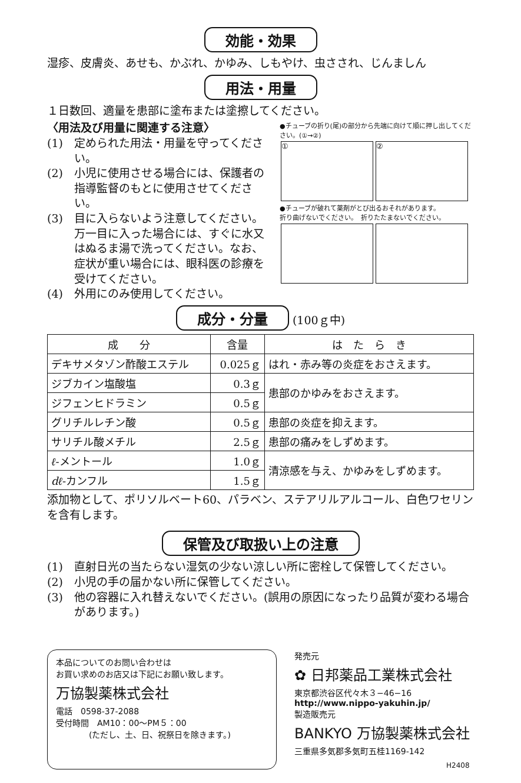効能・効果
湿疹、皮膚炎、あせも、かぶれ、かゆみ、しもやけ、虫さされ、じんましん
用法・用量
１日数回、適量を患部に塗布または塗擦してください。
〈用法及び用量に関連する注意〉
(1)　定められた用法・用量を守ってください。
(2)　小児に使用させる場合には、保護者の指導監督のもとに使用させてください。
(3)　目に入らないよう注意してください。万一目に入った場合には、すぐに水又はぬるま湯で洗ってください。なお、症状が重い場合には、眼科医の診療を受けてください。
(4)　外用にのみ使用してください。
●チューブの折り(尾)の部分から先端に向けて順に押し出してください。(①→②)
① ②
●チューブが破れて薬剤がとび出るおそれがあります。
折り曲げないでください。　折りたたまないでください。
成分・分量 (100ｇ中)
| 成 分 | 含量 | は た ら き |
| --- | --- | --- |
| デキサメタゾン酢酸エステル | 0.025ｇ | はれ・赤み等の炎症をおさえます。 |
| ジブカイン塩酸塩 | 0.3ｇ | 患部のかゆみをおさえます。 |
| ジフェンヒドラミン | 0.5ｇ | |
| グリチルレチン酸 | 0.5ｇ | 患部の炎症を抑えます。 |
| サリチル酸メチル | 2.5ｇ | 患部の痛みをしずめます。 |
| ℓ -メントール | 1.0ｇ | 清涼感を与え、かゆみをしずめます。 |
| dℓ -カンフル | 1.5ｇ | |
添加物として、ポリソルベート60、パラベン、ステアリルアルコール、白色ワセリンを含有します。
保管及び取扱い上の注意
(1)　直射日光の当たらない湿気の少ない涼しい所に密栓して保管してください。
(2)　小児の手の届かない所に保管してください。
(3)　他の容器に入れ替えないでください。(誤用の原因になったり品質が変わる場合があります。)
本品についてのお問い合わせは
お買い求めのお店又は下記にお願い致します。
万協製薬株式会社
電話　0598-37-2088
受付時間　AM10：00〜PM５：00
　　　　(ただし、土、日、祝祭日を除きます。)
発売元
✿ 日邦薬品工業株式会社
東京都渋谷区代々木３−46−16
http://www.nippo-yakuhin.jp/
製造販売元
BANKYO 万協製薬株式会社
三重県多気郡多気町五桂1169-142
H2408